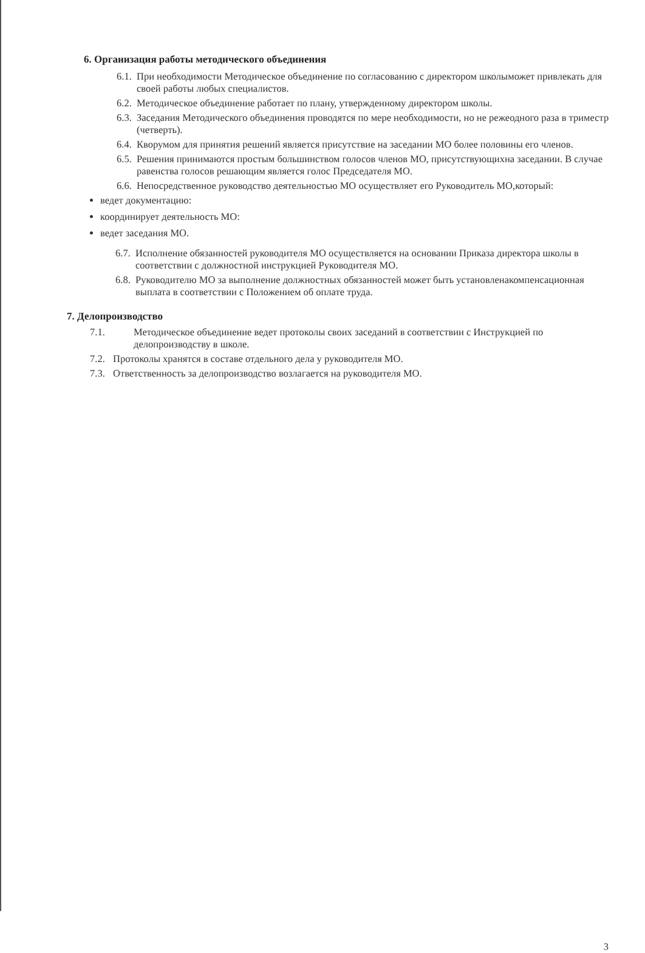6. Организация работы методического объединения
6.1. При необходимости Методическое объединение по согласованию с директором школымо­жет привлекать для своей работы любых специалистов.
6.2. Методическое объединение работает по плану, утвержденному директором школы.
6.3. Заседания Методического объединения проводятся по мере необходимости, но не режеодного раза в триместр (четверть).
6.4. Кворумом для принятия решений является присутствие на заседании МО более половины его членов.
6.5. Решения принимаются простым большинством голосов членов МО, присутствующихна заседании. В случае равенства голосов решающим является голос Председателя МО.
6.6. Непосредственное руководство деятельностью МО осуществляет его Руководитель МО,который:
ведет документацию:
координирует деятельность МО:
ведет заседания МО.
6.7. Исполнение обязанностей руководителя МО осуществляется на основании Приказа директора школы в соответствии с должностной инструкцией Руководителя МО.
6.8. Руководителю МО за выполнение должностных обязанностей может быть установленакомпенсационная выплата в соответствии с Положением об оплате труда.
7. Делопроизводство
7.1. Методическое объединение ведет протоколы своих заседаний в соответствии с Инструкцией по делопроизводству в школе.
7.2. Протоколы хранятся в составе отдельного дела у руководителя МО.
7.3. Ответственность за делопроизводство возлагается на руководителя МО.
3